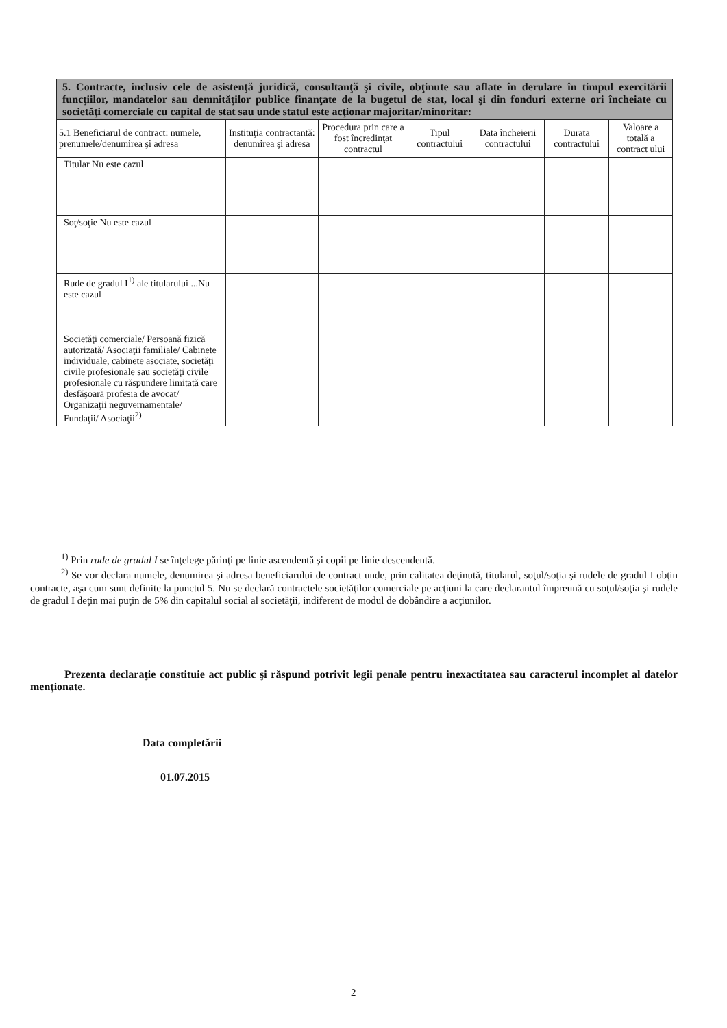| 5. Contracte, inclusiv cele de asistenţă juridică, consultanţă şi civile, obţinute sau aflate în derulare în timpul exercitării funcţiilor, mandatelor sau demnităţilor publice finanţate de la bugetul de stat, local şi din fonduri externe ori încheiate cu societăţi comerciale cu capital de stat sau unde statul este acţionar majoritar/minoritar: | | | | | | |
| 5.1 Beneficiarul de contract: numele, prenumele/denumirea şi adresa | Instituţia contractantă: denumirea şi adresa | Procedura prin care a fost încredinţat contractul | Tipul contractului | Data încheierii contractului | Durata contractului | Valoare a totală a contract ului |
| Titular Nu este cazul | | | | | | |
| Soţ/soţie Nu este cazul | | | | | | |
| Rude de gradul I<sup>1)</sup> ale titularului ...Nu este cazul | | | | | | |
| Societăţi comerciale/ Persoană fizică autorizată/ Asociaţii familiale/ Cabinete individuale, cabinete asociate, societăţi civile profesionale sau societăţi civile profesionale cu răspundere limitată care desfăşoară profesia de avocat/ Organizaţii neguvernamentale/ Fundaţii/ Asociaţii<sup>2)</sup> | | | | | | |
<sup>1)</sup> Prin rude de gradul I se înţelege părinţi pe linie ascendentă şi copii pe linie descendentă.
<sup>2)</sup> Se vor declara numele, denumirea şi adresa beneficiarului de contract unde, prin calitatea deţinută, titularul, soţul/soţia şi rudele de gradul I obţin contracte, aşa cum sunt definite la punctul 5. Nu se declară contractele societăţilor comerciale pe acţiuni la care declarantul împreună cu soţul/soţia şi rudele de gradul I deţin mai puţin de 5% din capitalul social al societăţii, indiferent de modul de dobândire a acţiunilor.
Prezenta declaraţie constituie act public şi răspund potrivit legii penale pentru inexactitatea sau caracterul incomplet al datelor menţionate.
Data completării
01.07.2015
2